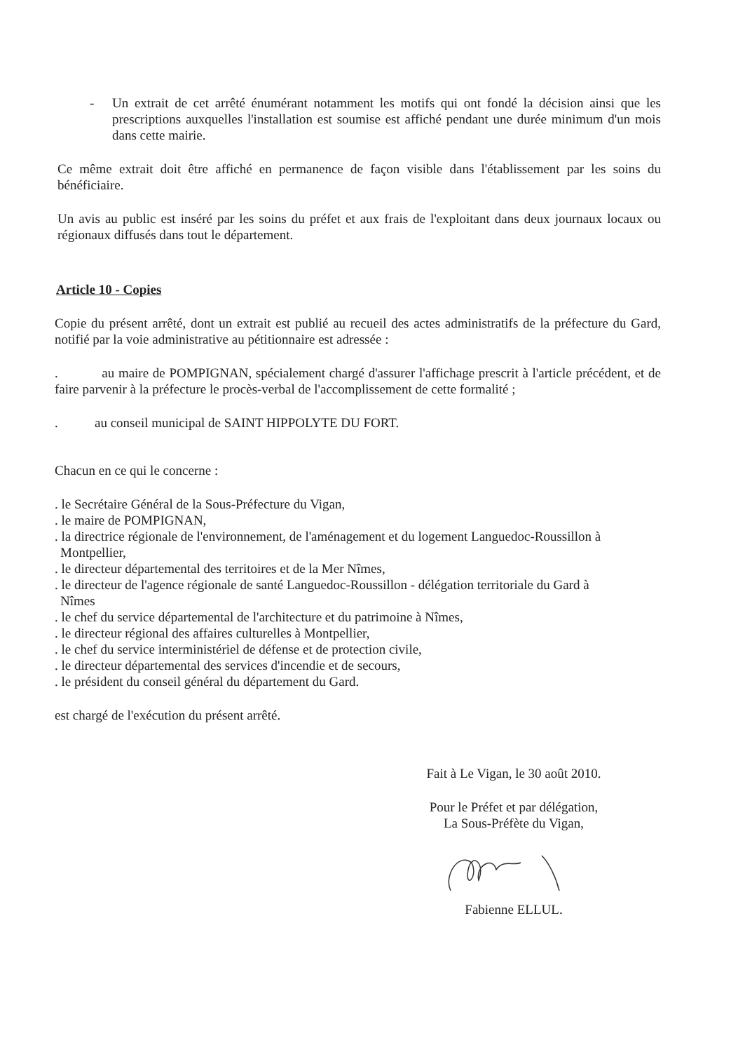- Un extrait de cet arrêté énumérant notamment les motifs qui ont fondé la décision ainsi que les prescriptions auxquelles l'installation est soumise est affiché pendant une durée minimum d'un mois dans cette mairie.
Ce même extrait doit être affiché en permanence de façon visible dans l'établissement par les soins du bénéficiaire.
Un avis au public est inséré par les soins du préfet et aux frais de l'exploitant dans deux journaux locaux ou régionaux diffusés dans tout le département.
Article 10 - Copies
Copie du présent arrêté, dont un extrait est publié au recueil des actes administratifs de la préfecture du Gard, notifié par la voie administrative au pétitionnaire est adressée :
. au maire de POMPIGNAN, spécialement chargé d'assurer l'affichage prescrit à l'article précédent, et de faire parvenir à la préfecture le procès-verbal de l'accomplissement de cette formalité ;
. au conseil municipal de SAINT HIPPOLYTE DU FORT.
Chacun en ce qui le concerne :
. le Secrétaire Général de la Sous-Préfecture du Vigan,
. le maire de POMPIGNAN,
. la directrice régionale de l'environnement, de l'aménagement et du logement Languedoc-Roussillon à
Montpellier,
. le directeur départemental des territoires et de la Mer Nîmes,
. le directeur de l'agence régionale de santé Languedoc-Roussillon - délégation territoriale du Gard à
Nîmes
. le chef du service départemental de l'architecture et du patrimoine à Nîmes,
. le directeur régional des affaires culturelles à Montpellier,
. le chef du service interministériel de défense et de protection civile,
. le directeur départemental des services d'incendie et de secours,
. le président du conseil général du département du Gard.
est chargé de l'exécution du présent arrêté.
Fait à Le Vigan, le 30 août 2010.
Pour le Préfet et par délégation,
La Sous-Préfète du Vigan,
Fabienne ELLUL.